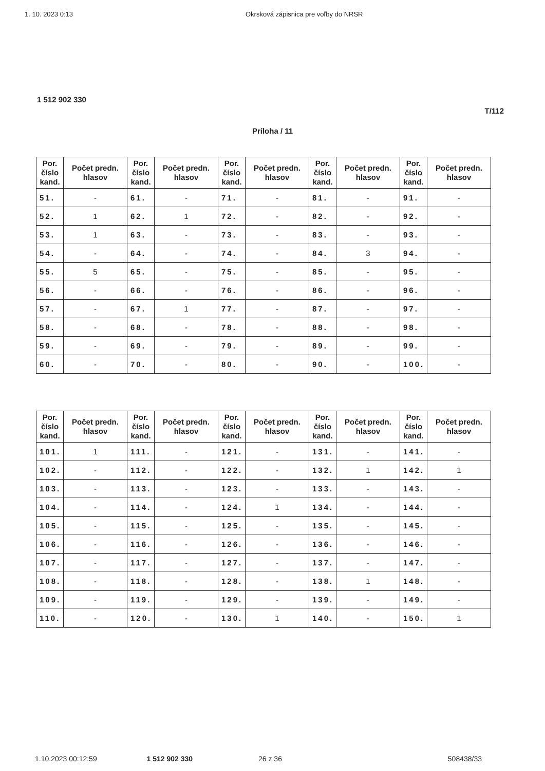1. 10. 2023 0:13 Okrsková zápisnica pre voľby do NRSR
1 512 902 330
T/112
Príloha / 11
| Por. číslo kand. | Počet predn. hlasov | Por. číslo kand. | Počet predn. hlasov | Por. číslo kand. | Počet predn. hlasov | Por. číslo kand. | Počet predn. hlasov | Por. číslo kand. | Počet predn. hlasov |
| --- | --- | --- | --- | --- | --- | --- | --- | --- | --- |
| 51. | - | 61. | - | 71. | - | 81. | - | 91. | - |
| 52. | 1 | 62. | 1 | 72. | - | 82. | - | 92. | - |
| 53. | 1 | 63. | - | 73. | - | 83. | - | 93. | - |
| 54. | - | 64. | - | 74. | - | 84. | 3 | 94. | - |
| 55. | 5 | 65. | - | 75. | - | 85. | - | 95. | - |
| 56. | - | 66. | - | 76. | - | 86. | - | 96. | - |
| 57. | - | 67. | 1 | 77. | - | 87. | - | 97. | - |
| 58. | - | 68. | - | 78. | - | 88. | - | 98. | - |
| 59. | - | 69. | - | 79. | - | 89. | - | 99. | - |
| 60. | - | 70. | - | 80. | - | 90. | - | 100. | - |
| Por. číslo kand. | Počet predn. hlasov | Por. číslo kand. | Počet predn. hlasov | Por. číslo kand. | Počet predn. hlasov | Por. číslo kand. | Počet predn. hlasov | Por. číslo kand. | Počet predn. hlasov |
| --- | --- | --- | --- | --- | --- | --- | --- | --- | --- |
| 101. | 1 | 111. | - | 121. | - | 131. | - | 141. | - |
| 102. | - | 112. | - | 122. | - | 132. | 1 | 142. | 1 |
| 103. | - | 113. | - | 123. | - | 133. | - | 143. | - |
| 104. | - | 114. | - | 124. | 1 | 134. | - | 144. | - |
| 105. | - | 115. | - | 125. | - | 135. | - | 145. | - |
| 106. | - | 116. | - | 126. | - | 136. | - | 146. | - |
| 107. | - | 117. | - | 127. | - | 137. | - | 147. | - |
| 108. | - | 118. | - | 128. | - | 138. | 1 | 148. | - |
| 109. | - | 119. | - | 129. | - | 139. | - | 149. | - |
| 110. | - | 120. | - | 130. | 1 | 140. | - | 150. | 1 |
1.10.2023 00:12:59 1 512 902 330 26 z 36 508438/33